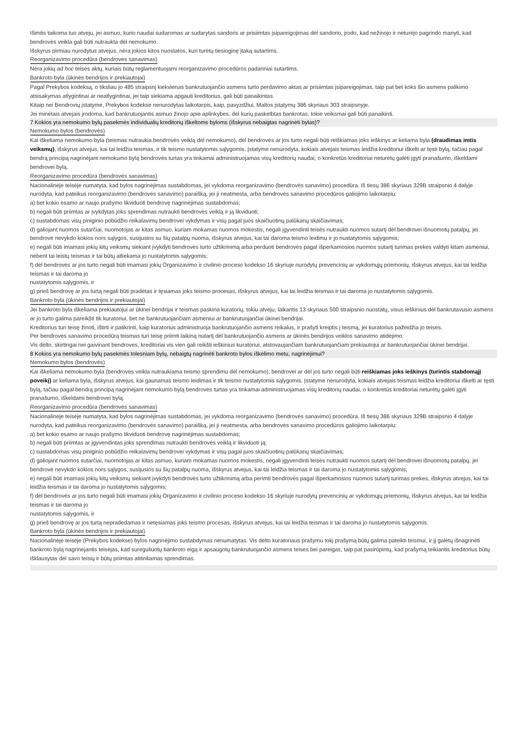Išimtis taikoma tuo atveju, jei asmuo, kurio naudai sudaromas ar sudarytas sandoris ar prisiimtas įsipareigojimas dėl sandorio, įrodo, kad nežinojo ir neturėjo pagrindo manyti, kad bendrovės veikla gali būti nutraukta dėl nemokumo.
Išskyrus pirmiau nurodytus atvejus, nėra jokios kitos nuostatos, kuri turėtų tiesioginę įtaką sutartims.
Reorganizavimo procedūra (bendrovės sanavimas)
Nėra jokių ad hoc teisės aktų, kuriais būtų reglamentuojami reorganizavimo procedūros padariniai sutartims.
Bankroto byla (ūkinės bendrijos ir prekiautojai)
Pagal Prekybos kodeksą, o tiksliau jo 485 straipsnį kiekvienas bankrutuojančio asmens turto perdavimo aktas ar prisiimtas įsipareigojimas, taip pat bet koks šio asmens palikimo atsisakymas atlygintinai ar neatlygintinai, jei taip siekiama apgauti kreditorius, gali būti panaikintas.
Kitaip nei Bendrovių įstatyme, Prekybos kodekse nenurodytas laikotarpis, kaip, pavyzdžiui, Maltos įstatymų 386 skyriaus 303 straipsnyje.
Jei minėtais atvejais įrodoma, kad bankrutuojantis asmuo žinojo apie aplinkybes, dėl kurių paskelbtas bankrotas, tokie veiksmai gali būti panaikinti.
7 Kokios yra nemokumo bylų pasekmės individualių kreditorių iškeltoms byloms (išskyrus nebaigtas nagrinėti bylas)?
Nemokumo bylos (bendrovės)
Kai iškeliama nemokumo byla (teismas nutraukia bendrovės veiklą dėl nemokumo), dėl bendrovės ar jos turto negali būti reiškiamas joks ieškinys ar keliama byla (draudimas imtis veiksmų), išskyrus atvejus, kai tai leidžia teismas, ir tik teismo nustatytomis sąlygomis. Įstatyme nenurodyta, kokiais atvejais teismas leidžia kreditoriui iškelti ar tęsti bylą, tačiau pagal bendrą principą nagrinėjant nemokumo bylą bendrovės turtas yra tinkamai administruojamas visų kreditorių naudai, o konkretūs kreditoriai neturėtų galėti įgyti pranašumo, iškeldami bendrovei bylą.
Reorganizavimo procedūra (bendrovės sanavimas)
Nacionalinėje teisėje numatyta, kad bylos nagrinėjimas sustabdomas, jei vykdoma reorganizavimo (bendrovės sanavimo) procedūra. Iš tiesų 386 skyriaus 329B straipsnio 4 dalyje nurodyta, kad pateikus reorganizavimo (bendrovės sanavimo) paraišką, jei ji neatmesta, arba bendrovės sanavimo procedūros galiojimo laikotarpiu:
a) bet kokio esamo ar naujo prašymo likviduoti bendrovę nagrinėjimas sustabdomas;
b) negali būti priimtas ar įvykdytas joks sprendimas nutraukti bendrovės veiklą ir ją likviduoti;
c) sustabdomas visų piniginio pobūdžio reikalavimų bendrovei vykdymas ir visų pagal juos skaičiuotinų palūkanų skaičiavimas;
d) galiojant nuomos sutarčiai, nuomotojas ar kitas asmuo, kuriam mokamas nuomos mokestis, negali įgyvendinti teisės nutraukti nuomos sutartį dėl bendrovei išnuomotų patalpų, jei bendrovė nevykdo kokios nors sąlygos, susijusios su šių patalpų nuoma, išskyrus atvejus, kai tai daroma teismo leidimu ir jo nustatytomis sąlygomis;
e) negali būti imamasi jokių kitų veiksmų siekiant įvykdyti bendrovės turto užtikrinimą arba perduoti bendrovės pagal išperkamosios nuomos sutartį turimas prekes valdyti kitam asmeniui, nebent tai leistų teismas ir tai būtų atliekama jo nustatytomis sąlygomis;
f) dėl bendrovės ar jos turto negali būti imamasi jokių Organizavimo ir civilinio proceso kodekso 16 skyriuje nurodytų prevencinių ar vykdomųjų priemonių, išskyrus atvejus, kai tai leidžia teismas ir tai daroma jo
nustatytomis sąlygomis, ir
g) prieš bendrovę ar jos turtą negali būti pradėtas ir tęsiamas joks teismo procesas, išskyrus atvejus, kai tai leidžia teismas ir tai daroma jo nustatytomis sąlygomis.
Bankroto byla (ūkinės bendrijos ir prekiautojai)
Jei bankroto byla iškeliama prekiautojui ar ūkinei bendrijai ir teismas paskiria kuratorių, tokiu atveju, laikantis 13 skyriaus 500 straipsnio nuostatų, visus ieškinius dėl bankrutavusio asmens ar jo turto galima pareikšti tik kuratoriui, bet ne bankrutuojančiam asmeniui ar bankrutuojančiai ūkinei bendrijai.
Kreditorius turi teisę žinoti, ištirti ir patikrinti, kaip kuratorius administruoja bankrutuojančio asmens reikalus, ir prašyti kreiptis į teismą, jei kuratorius pažeidžia jo teises.
Per bendrovės sanavimo procedūrą teismas turi teisę priimti laikiną nutartį dėl bankrutuojančio asmens ar ūkinės bendrijos veiklos sanavimo atidėjimo.
Vis dėlto, skirtingai nei gaivinant bendroves, kreditoriai vis vien gali reikšti ieškinius kuratoriui, atstovaujančiam bankrutuojančiam prekiautojui ar bankrutuojančiai ūkinei bendrijai.
8 Kokios yra nemokumo bylų pasekmės tolesniam bylų, nebaigtų nagrinėti bankroto bylos iškėlimo metu, nagrinėjimui?
Nemokumo bylos (bendrovės)
Kai iškeliama nemokumo byla (bendrovės veikla nutraukiama teismo sprendimu dėl nemokumo), bendrovei ar dėl jos turto negali būti reiškiamas joks ieškinys (turintis stabdomąjį poveikį) ar keliama byla, išskyrus atvejus, kai gaunamas teismo leidimas ir tik teismo nustatytomis sąlygomis. Įstatyme nenurodyta, kokiais atvejais teismas leidžia kreditoriui iškelti ar tęsti bylą, tačiau pagal bendrą principą nagrinėjant nemokumo bylą bendrovės turtas yra tinkamai administruojamas visų kreditorių naudai, o konkretūs kreditoriai neturėtų galėti įgyti pranašumo, iškeldami bendrovei bylą.
Reorganizavimo procedūra (bendrovės sanavimas)
Nacionalinėje teisėje numatyta, kad bylos nagrinėjimas sustabdomas, jei vykdoma reorganizavimo (bendrovės sanavimo) procedūra. Iš tiesų 386 skyriaus 329B straipsnio 4 dalyje nurodyta, kad pateikus reorganizavimo (bendrovės sanavimo) paraišką, jei ji neatmesta, arba bendrovės sanavimo procedūros galiojimo laikotarpiu:
a) bet kokio esamo ar naujo prašymo likviduoti bendrovę nagrinėjimas sustabdomas;
b) negali būti priimtas ar įgyvendintas joks sprendimas nutraukti bendrovės veiklą ir likviduoti ją;
c) sustabdomas visų piniginio pobūdžio reikalavimų bendrovei vykdymas ir visų pagal juos skaičiuotinų palūkanų skaičiavimas;
d) galiojant nuomos sutarčiai, nuomotojas ar kitas asmuo, kuriam mokamas nuomos mokestis, negali įgyvendinti teisės nutraukti nuomos sutartį dėl bendrovei išnuomotų patalpų, jei bendrovė nevykdo kokios nors sąlygos, susijusios su šių patalpų nuoma, išskyrus atvejus, kai tai leidžia teismas ir tai daroma jo nustatytomis sąlygomis;
e) negali būti imamasi jokių kitų veiksmų siekiant įvykdyti bendrovės turto užtikrinimą arba perimti bendrovės pagal išperkamosios nuomos sutartį turimas prekes, išskyrus atvejus, kai tai leidžia teismas ir tai daroma jo nustatytomis sąlygomis;
f) dėl bendrovės ar jos turto negali būti imamasi jokių Organizavimo ir civilinio proceso kodekso 16 skyriuje nurodytų prevencinių ar vykdomųjų priemonių, išskyrus atvejus, kai tai leidžia teismas ir tai daroma jo
nustatytomis sąlygomis, ir
g) prieš bendrovę ar jos turtą nepradedamas ir netęsiamas joks teismo procesas, išskyrus atvejus, kai tai leidžia teismas ir tai daroma jo nustatytomis sąlygomis.
Bankroto byla (ūkinės bendrijos ir prekiautojai)
Nacionalinėje teisėje (Prekybos kodekse) bylos nagrinėjimo sustabdymas nenumatytas. Vis dėlto kuratoriaus prašymu tokį prašymą būtų galima pateikti teismui, ir jį galėtų išnagrinėti bankroto bylą nagrinėjantis teisėjas, kad sureguliuotų bankroto eigą ir apsaugotų bankrutuojančio asmens teises bei pareigas, taip pat pasirūpintų, kad prašymą teikiantis kreditorius būtų išklausytas dėl savo teisių ir būtų priimtas atitinkamas sprendimas.